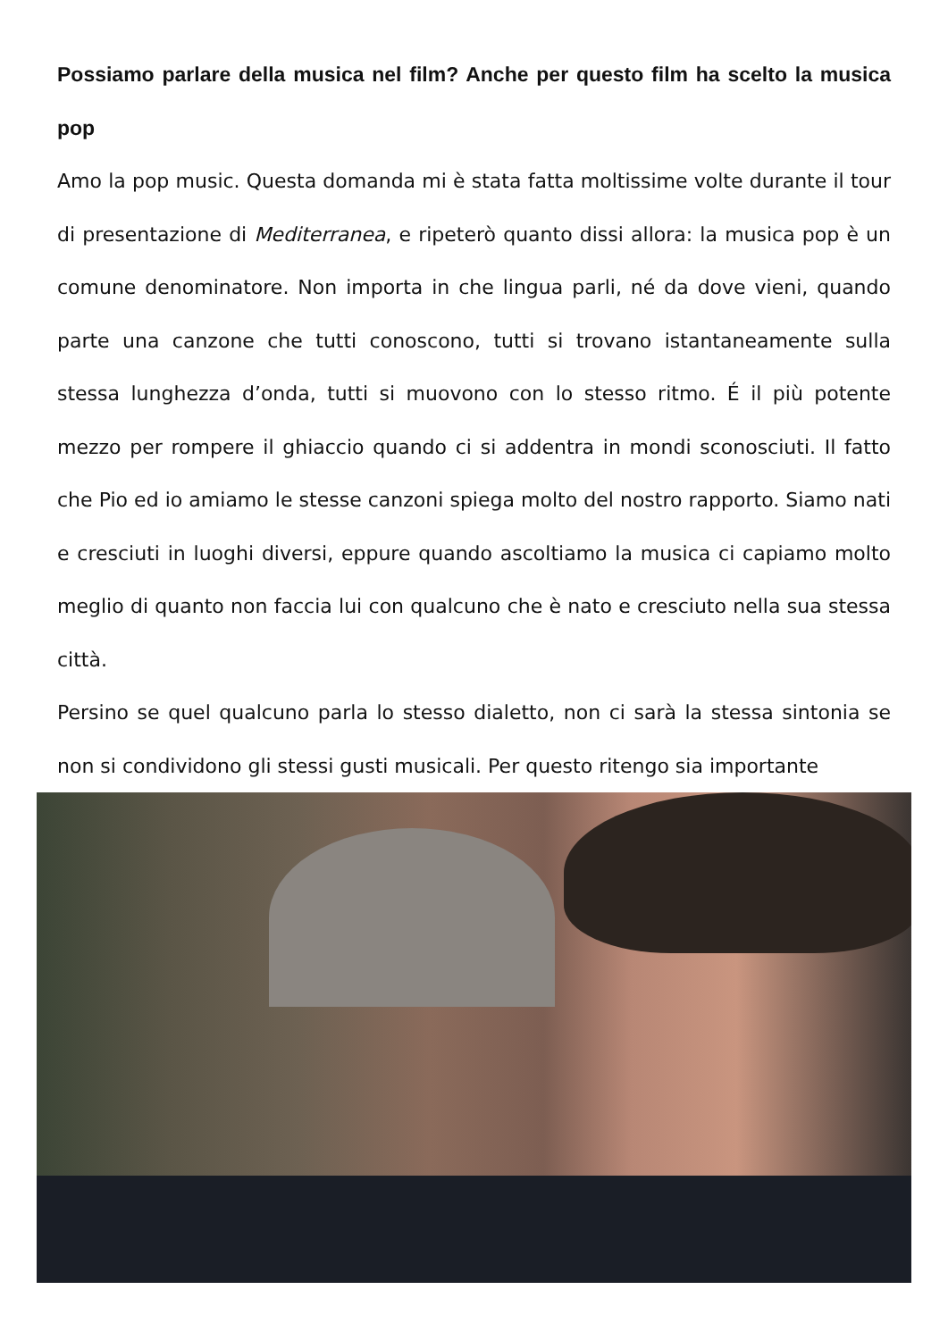Possiamo parlare della musica nel film? Anche per questo film ha scelto la musica pop
Amo la pop music. Questa domanda mi è stata fatta moltissime volte durante il tour di presentazione di Mediterranea, e ripeterò quanto dissi allora: la musica pop è un comune denominatore. Non importa in che lingua parli, né da dove vieni, quando parte una canzone che tutti conoscono, tutti si trovano istantaneamente sulla stessa lunghezza d’onda, tutti si muovono con lo stesso ritmo. É il più potente mezzo per rompere il ghiaccio quando ci si addentra in mondi sconosciuti. Il fatto che Pio ed io amiamo le stesse canzoni spiega molto del nostro rapporto. Siamo nati e cresciuti in luoghi diversi, eppure quando ascoltiamo la musica ci capiamo molto meglio di quanto non faccia lui con qualcuno che è nato e cresciuto nella sua stessa città.
Persino se quel qualcuno parla lo stesso dialetto, non ci sarà la stessa sintonia se non si condividono gli stessi gusti musicali. Per questo ritengo sia importante